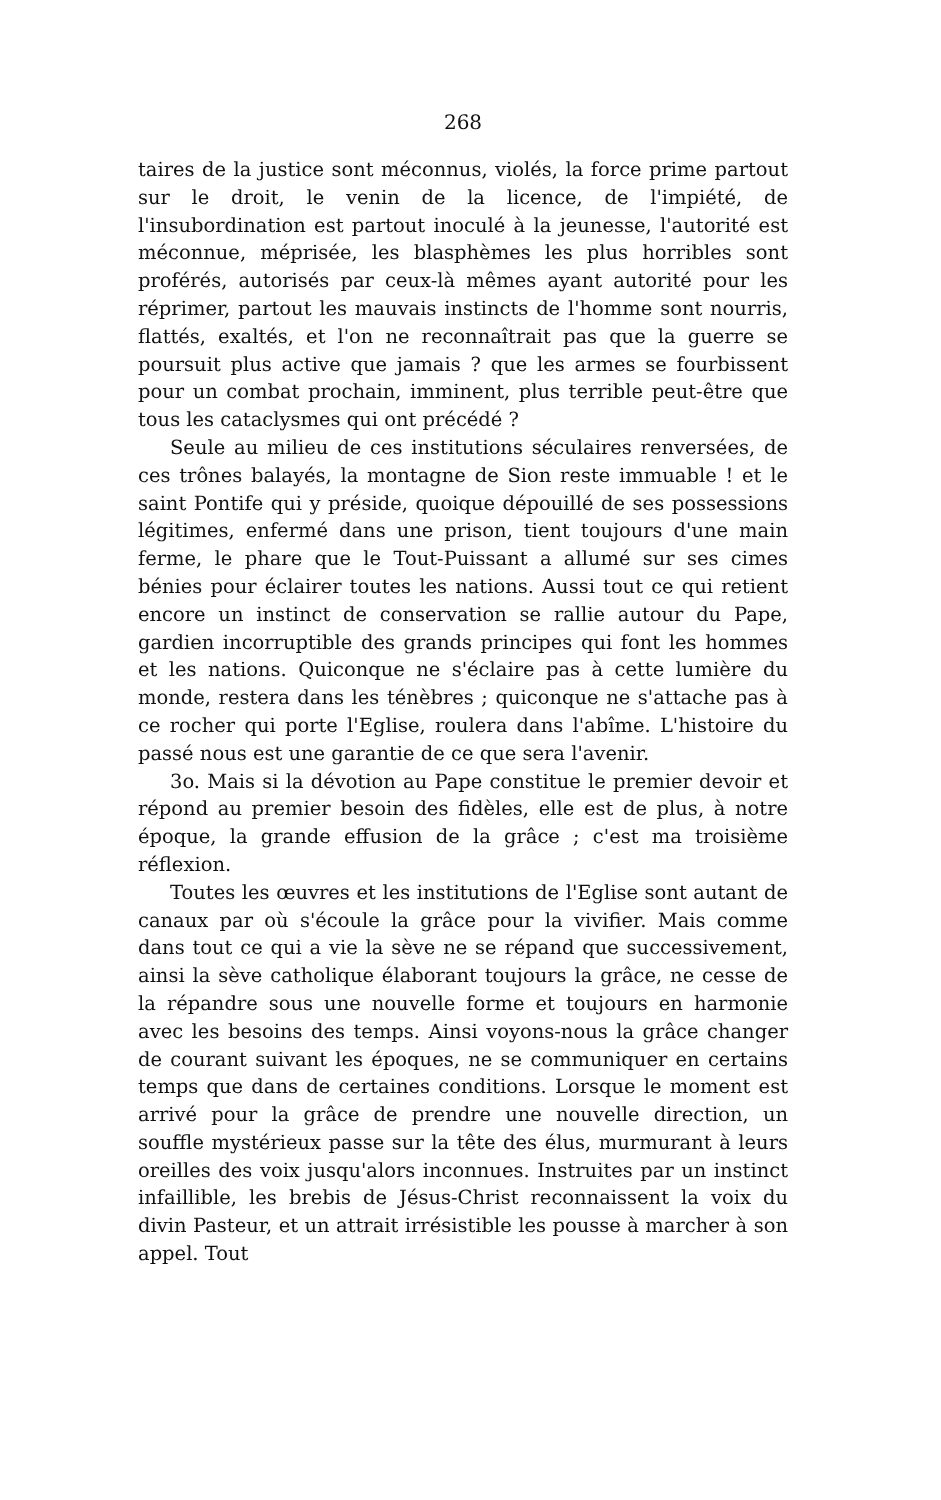268
taires de la justice sont méconnus, violés, la force prime partout sur le droit, le venin de la licence, de l'impiété, de l'insubordination est partout inoculé à la jeunesse, l'autorité est méconnue, méprisée, les blasphèmes les plus horribles sont proférés, autorisés par ceux-là mêmes ayant autorité pour les réprimer, partout les mauvais instincts de l'homme sont nourris, flattés, exaltés, et l'on ne reconnaîtrait pas que la guerre se poursuit plus active que jamais ? que les armes se fourbissent pour un combat prochain, imminent, plus terrible peut-être que tous les cataclysmes qui ont précédé ?
Seule au milieu de ces institutions séculaires renversées, de ces trônes balayés, la montagne de Sion reste immuable ! et le saint Pontife qui y préside, quoique dépouillé de ses possessions légitimes, enfermé dans une prison, tient toujours d'une main ferme, le phare que le Tout-Puissant a allumé sur ses cimes bénies pour éclairer toutes les nations. Aussi tout ce qui retient encore un instinct de conservation se rallie autour du Pape, gardien incorruptible des grands principes qui font les hommes et les nations. Quiconque ne s'éclaire pas à cette lumière du monde, restera dans les ténèbres ; quiconque ne s'attache pas à ce rocher qui porte l'Eglise, roulera dans l'abîme. L'histoire du passé nous est une garantie de ce que sera l'avenir.
3o. Mais si la dévotion au Pape constitue le premier devoir et répond au premier besoin des fidèles, elle est de plus, à notre époque, la grande effusion de la grâce ; c'est ma troisième réflexion.
Toutes les œuvres et les institutions de l'Eglise sont autant de canaux par où s'écoule la grâce pour la vivifier. Mais comme dans tout ce qui a vie la sève ne se répand que successivement, ainsi la sève catholique élaborant toujours la grâce, ne cesse de la répandre sous une nouvelle forme et toujours en harmonie avec les besoins des temps. Ainsi voyons-nous la grâce changer de courant suivant les époques, ne se communiquer en certains temps que dans de certaines conditions. Lorsque le moment est arrivé pour la grâce de prendre une nouvelle direction, un souffle mystérieux passe sur la tête des élus, murmurant à leurs oreilles des voix jusqu'alors inconnues. Instruites par un instinct infaillible, les brebis de Jésus-Christ reconnaissent la voix du divin Pasteur, et un attrait irrésistible les pousse à marcher à son appel. Tout